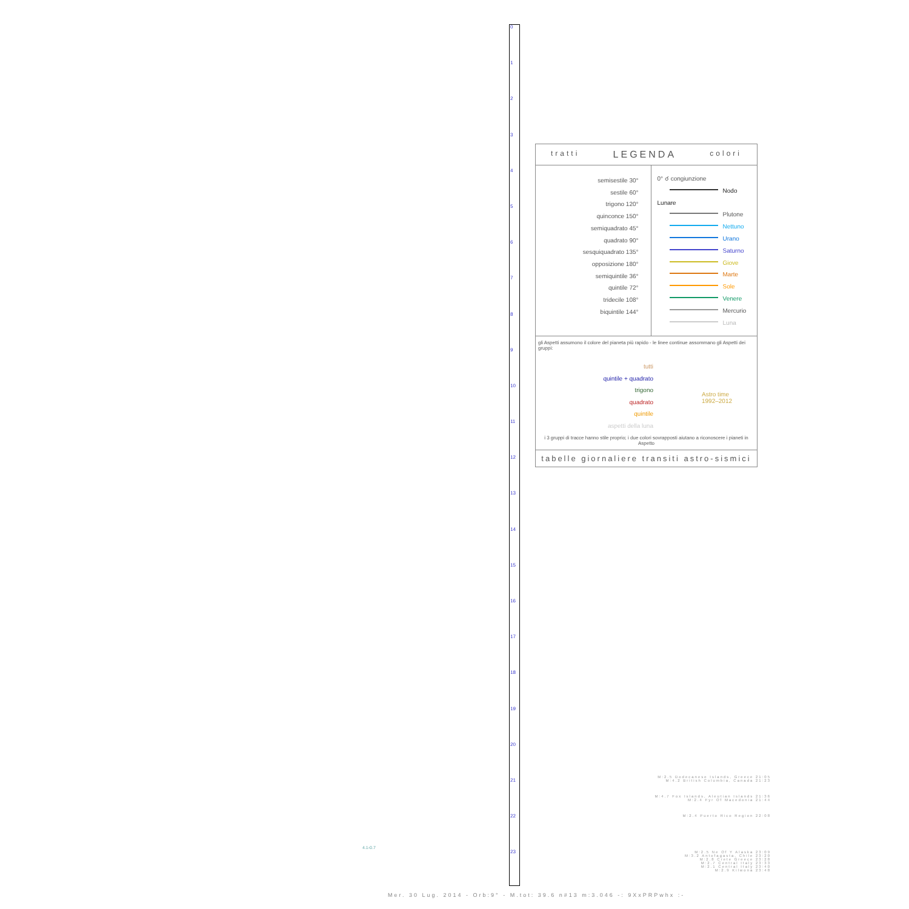0
1
2
3
4
5
6
7
8
9
10
11
12
13
14
15
16
17
18
19
20
21
22
23
tratti LEGENDA colori
semisestile 30°
sestile 60°
trigono 120°
quinconce 150°
semiquadrato 45°
quadrato 90°
sesquiquadrato 135°
opposizione 180°
semiquintile 36°
quintile 72°
tridecile 108°
biquintile 144°
0° ☌ congiunzione
Nodo Lunare
Plutone
Nettuno
Urano
Saturno
Giove
Marte
Sole
Venere
Mercurio
Luna
gli Aspetti assumono il colore del pianeta più rapido - le linee continue assommano gli Aspetti dei gruppi:
tutti
quintile + quadrato
trigono
quadrato
quintile
aspetti della luna
Astro time
1992–2012
i 3 gruppi di tracce hanno stile proprio; i due colori sovrapposti aiutano a riconoscere i pianeti in Aspetto
tabelle giornaliere transiti astro-sismici
M:2.5 Dodecanese Islands, Greece 21:05
M:4.2 British Columbia, Canada 21:23
M:4.7 Fox Islands, Aleutian Islands 21:36
M:2.4 Fyr Of Macedonia 21:44
M:2.4 Puerto Rico Region 22:08
M:2.5 Ne Of Y Alaska 23:09
M:3.2 Antofagasta, Chile 23:20
M:2.8 Crete Greece 23:28
M:2.7 Central Italy 23:33
M:2.1 Central Italy 23:40
M:2.9 Kilwona 23:48
4.1-0.7
Mer. 30 Lug. 2014 - Orb:9° - M.tot: 39.6 n#13 m:3.046 -: 9XxPRPwhx :-